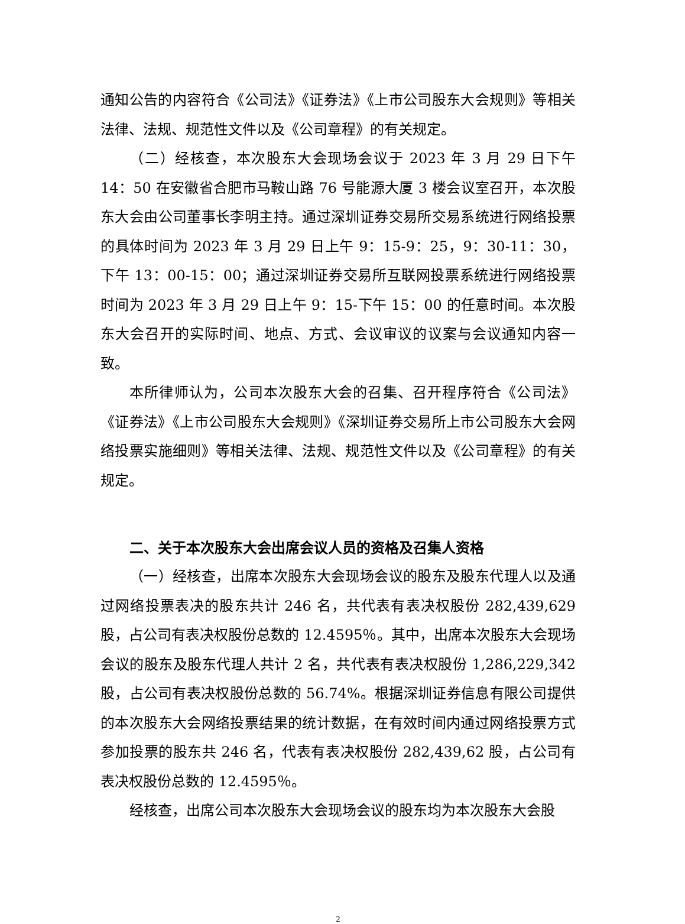通知公告的内容符合《公司法》《证券法》《上市公司股东大会规则》等相关法律、法规、规范性文件以及《公司章程》的有关规定。
（二）经核查，本次股东大会现场会议于 2023 年 3 月 29 日下午 14：50 在安徽省合肥市马鞍山路 76 号能源大厦 3 楼会议室召开，本次股东大会由公司董事长李明主持。通过深圳证券交易所交易系统进行网络投票的具体时间为 2023 年 3 月 29 日上午 9：15-9：25，9：30-11：30，下午 13：00-15：00；通过深圳证券交易所互联网投票系统进行网络投票时间为 2023 年 3 月 29 日上午 9：15-下午 15：00 的任意时间。本次股东大会召开的实际时间、地点、方式、会议审议的议案与会议通知内容一致。
本所律师认为，公司本次股东大会的召集、召开程序符合《公司法》《证券法》《上市公司股东大会规则》《深圳证券交易所上市公司股东大会网络投票实施细则》等相关法律、法规、规范性文件以及《公司章程》的有关规定。
二、关于本次股东大会出席会议人员的资格及召集人资格
（一）经核查，出席本次股东大会现场会议的股东及股东代理人以及通过网络投票表决的股东共计 246 名，共代表有表决权股份 282,439,629 股，占公司有表决权股份总数的 12.4595％。其中，出席本次股东大会现场会议的股东及股东代理人共计 2 名，共代表有表决权股份 1,286,229,342 股，占公司有表决权股份总数的 56.74%。根据深圳证券信息有限公司提供的本次股东大会网络投票结果的统计数据，在有效时间内通过网络投票方式参加投票的股东共 246 名，代表有表决权股份 282,439,62 股，占公司有表决权股份总数的 12.4595％。
经核查，出席公司本次股东大会现场会议的股东均为本次股东大会股
2